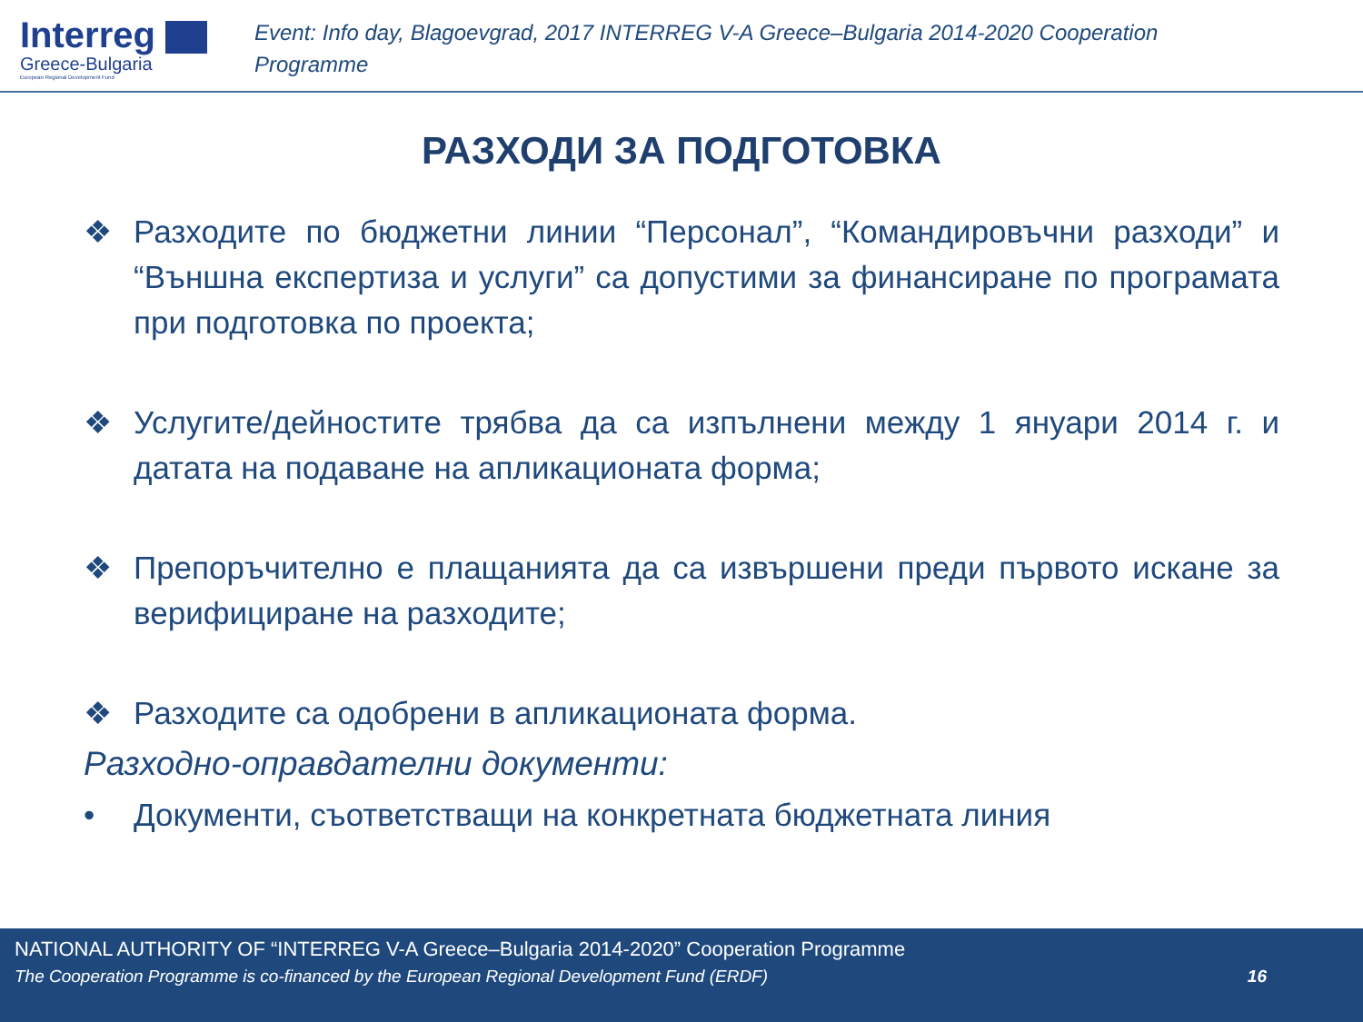Interreg
Greece-Bulgaria
European Regional Development Fund
Event: Info day, Blagoevgrad, 2017 INTERREG V-A Greece–Bulgaria 2014-2020 Cooperation Programme
РАЗХОДИ ЗА ПОДГОТОВКА
❖ Разходите по бюджетни линии “Персонал”, “Командировъчни разходи” и “Външна експертиза и услуги” са допустими за финансиране по програмата при подготовка по проекта;
❖ Услугите/дейностите трябва да са изпълнени между 1 януари 2014 г. и датата на подаване на апликационата форма;
❖ Препоръчително е плащанията да са извършени преди първото искане за верифициране на разходите;
❖ Разходите са одобрени в апликационата форма.
Разходно-оправдателни документи:
• Документи, съответстващи на конкретната бюджетната линия
NATIONAL AUTHORITY OF “INTERREG V-A Greece–Bulgaria 2014-2020” Cooperation Programme
The Cooperation Programme is co-financed by the European Regional Development Fund (ERDF) 16